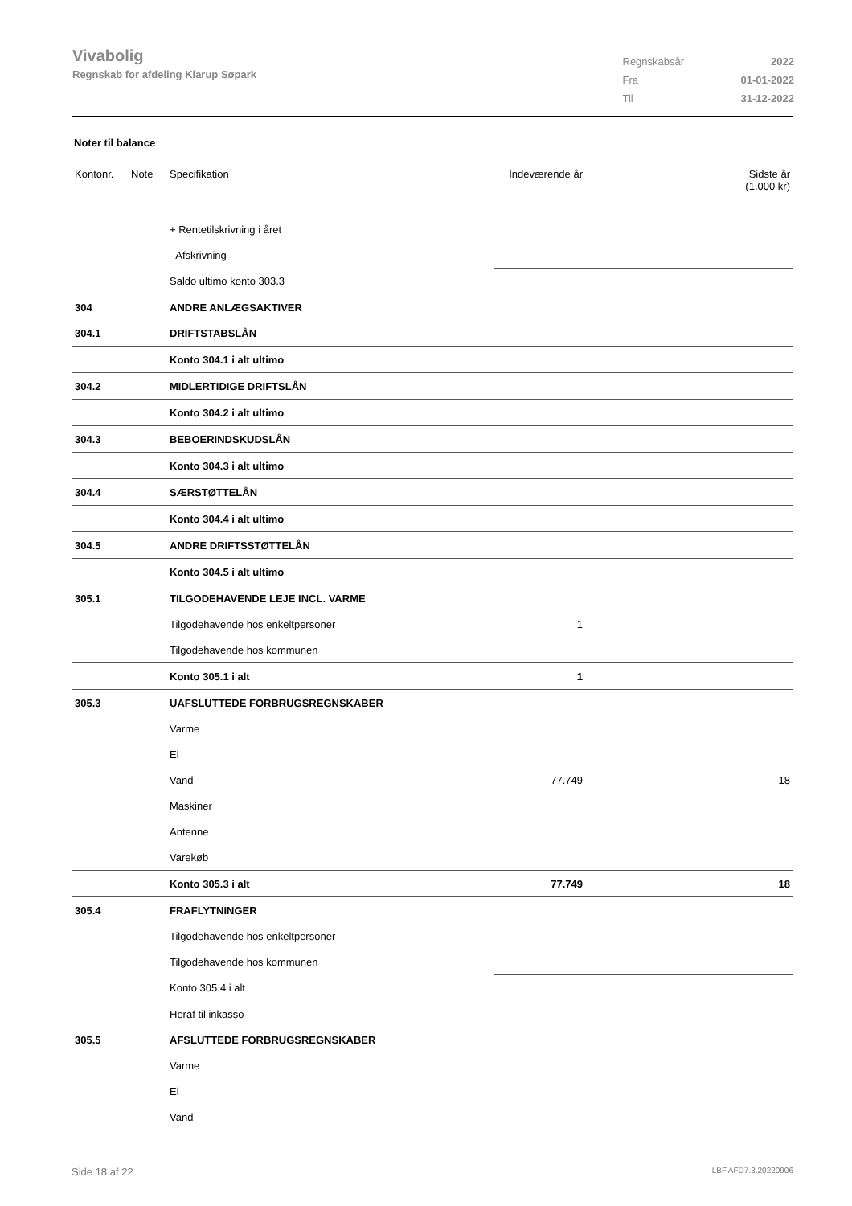Vivabolig
Regnskab for afdeling Klarup Søpark
| Regnskabsår | 2022 |
| Fra | 01-01-2022 |
| Til | 31-12-2022 |
Noter til balance
| Kontonr. | Note | Specifikation | Indeværende år | Sidste år (1.000 kr) |
| | | + Rentetilskrivning i året | | |
| | | - Afskrivning | | |
| | | Saldo ultimo konto 303.3 | | |
| 304 | | ANDRE ANLÆGSAKTIVER | | |
| 304.1 | | DRIFTSTABSLÅN | | |
| | | Konto 304.1 i alt ultimo | | |
| 304.2 | | MIDLERTIDIGE DRIFTSLÅN | | |
| | | Konto 304.2 i alt ultimo | | |
| 304.3 | | BEBOERINDSKUDSLÅN | | |
| | | Konto 304.3 i alt ultimo | | |
| 304.4 | | SÆRSTØTTELÅN | | |
| | | Konto 304.4 i alt ultimo | | |
| 304.5 | | ANDRE DRIFTSSTØTTELÅN | | |
| | | Konto 304.5 i alt ultimo | | |
| 305.1 | | TILGODEHAVENDE LEJE INCL. VARME | | |
| | | Tilgodehavende hos enkeltpersoner | 1 | |
| | | Tilgodehavende hos kommunen | | |
| | | Konto 305.1 i alt | 1 | |
| 305.3 | | UAFSLUTTEDE FORBRUGSREGNSKABER | | |
| | | Varme | | |
| | | El | | |
| | | Vand | 77.749 | 18 |
| | | Maskiner | | |
| | | Antenne | | |
| | | Varekøb | | |
| | | Konto 305.3 i alt | 77.749 | 18 |
| 305.4 | | FRAFLYTNINGER | | |
| | | Tilgodehavende hos enkeltpersoner | | |
| | | Tilgodehavende hos kommunen | | |
| | | Konto 305.4 i alt | | |
| | | Heraf til inkasso | | |
| 305.5 | | AFSLUTTEDE FORBRUGSREGNSKABER | | |
| | | Varme | | |
| | | El | | |
| | | Vand | | |
Side 18 af 22 LBF.AFD7.3.20220906